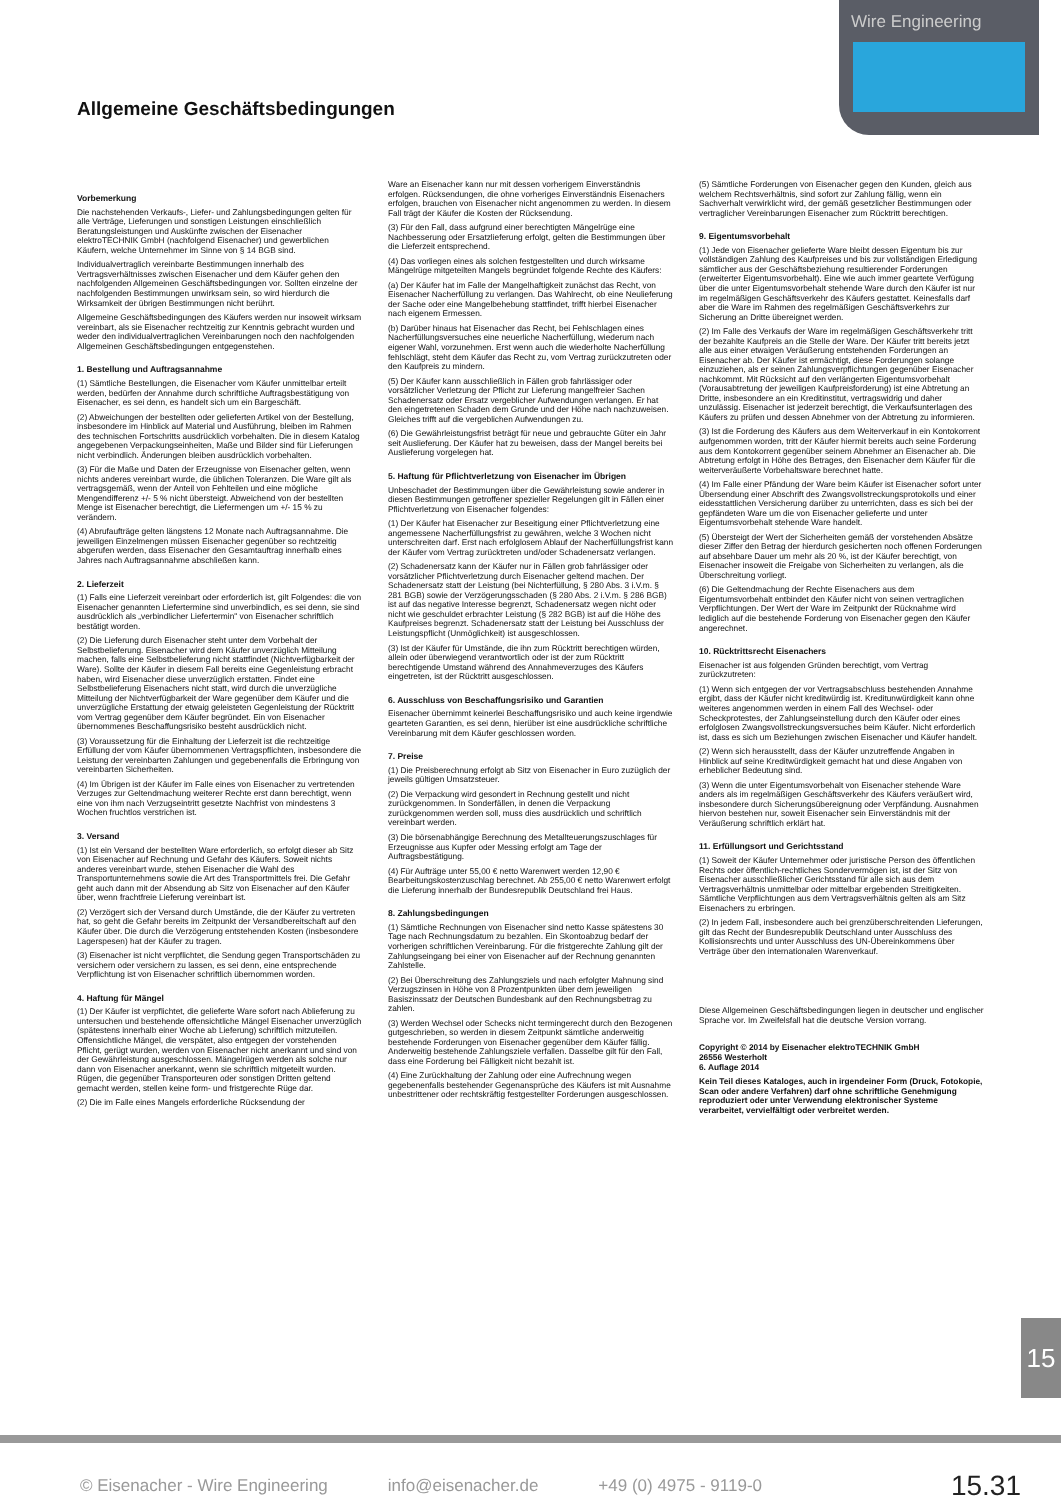Wire Engineering
Allgemeine Geschäftsbedingungen
Vorbemerkung
Die nachstehenden Verkaufs-, Liefer- und Zahlungsbedingungen gelten für alle Verträge, Lieferungen und sonstigen Leistungen einschließlich Beratungsleistungen und Auskünfte zwischen der Eisenacher elektroTECHNIK GmbH (nachfolgend Eisenacher) und gewerblichen Käufern, welche Unternehmer im Sinne von § 14 BGB sind.
Individualvertraglich vereinbarte Bestimmungen innerhalb des Vertragsverhältnisses zwischen Eisenacher und dem Käufer gehen den nachfolgenden Allgemeinen Geschäftsbedingungen vor. Sollten einzelne der nachfolgenden Bestimmungen unwirksam sein, so wird hierdurch die Wirksamkeit der übrigen Bestimmungen nicht berührt.
Allgemeine Geschäftsbedingungen des Käufers werden nur insoweit wirksam vereinbart, als sie Eisenacher rechtzeitig zur Kenntnis gebracht wurden und weder den individualvertraglichen Vereinbarungen noch den nachfolgenden Allgemeinen Geschäftsbedingungen entgegenstehen.
1. Bestellung und Auftragsannahme
(1) Sämtliche Bestellungen, die Eisenacher vom Käufer unmittelbar erteilt werden, bedürfen der Annahme durch schriftliche Auftragsbestätigung von Eisenacher, es sei denn, es handelt sich um ein Bargeschäft.
(2) Abweichungen der bestellten oder gelieferten Artikel von der Bestellung, insbesondere im Hinblick auf Material und Ausführung, bleiben im Rahmen des technischen Fortschritts ausdrücklich vorbehalten. Die in diesem Katalog angegebenen Verpackungseinheiten, Maße und Bilder sind für Lieferungen nicht verbindlich. Änderungen bleiben ausdrücklich vorbehalten.
(3) Für die Maße und Daten der Erzeugnisse von Eisenacher gelten, wenn nichts anderes vereinbart wurde, die üblichen Toleranzen. Die Ware gilt als vertragsgemäß, wenn der Anteil von Fehlteilen und eine mögliche Mengendifferenz +/- 5 % nicht übersteigt. Abweichend von der bestellten Menge ist Eisenacher berechtigt, die Liefermengen um +/- 15 % zu verändern.
(4) Abrufaufträge gelten längstens 12 Monate nach Auftragsannahme. Die jeweiligen Einzelmengen müssen Eisenacher gegenüber so rechtzeitig abgerufen werden, dass Eisenacher den Gesamtauftrag innerhalb eines Jahres nach Auftragsannahme abschließen kann.
2. Lieferzeit
(1) Falls eine Lieferzeit vereinbart oder erforderlich ist, gilt Folgendes: die von Eisenacher genannten Liefertermine sind unverbindlich, es sei denn, sie sind ausdrücklich als „verbindlicher Liefertermin" von Eisenacher schriftlich bestätigt worden.
(2) Die Lieferung durch Eisenacher steht unter dem Vorbehalt der Selbstbelieferung. Eisenacher wird dem Käufer unverzüglich Mitteilung machen, falls eine Selbstbelieferung nicht stattfindet (Nichtverfügbarkeit der Ware). Sollte der Käufer in diesem Fall bereits eine Gegenleistung erbracht haben, wird Eisenacher diese unverzüglich erstatten. Findet eine Selbstbelieferung Eisenachers nicht statt, wird durch die unverzügliche Mitteilung der Nichtverfügbarkeit der Ware gegenüber dem Käufer und die unverzügliche Erstattung der etwaig geleisteten Gegenleistung der Rücktritt vom Vertrag gegenüber dem Käufer begründet. Ein von Eisenacher übernommenes Beschaffungsrisiko besteht ausdrücklich nicht.
(3) Voraussetzung für die Einhaltung der Lieferzeit ist die rechtzeitige Erfüllung der vom Käufer übernommenen Vertragspflichten, insbesondere die Leistung der vereinbarten Zahlungen und gegebenenfalls die Erbringung von vereinbarten Sicherheiten.
(4) Im Übrigen ist der Käufer im Falle eines von Eisenacher zu vertretenden Verzuges zur Geltendmachung weiterer Rechte erst dann berechtigt, wenn eine von ihm nach Verzugseintritt gesetzte Nachfrist von mindestens 3 Wochen fruchtlos verstrichen ist.
3. Versand
(1) Ist ein Versand der bestellten Ware erforderlich, so erfolgt dieser ab Sitz von Eisenacher auf Rechnung und Gefahr des Käufers. Soweit nichts anderes vereinbart wurde, stehen Eisenacher die Wahl des Transportunternehmens sowie die Art des Transportmittels frei. Die Gefahr geht auch dann mit der Absendung ab Sitz von Eisenacher auf den Käufer über, wenn frachtfreie Lieferung vereinbart ist.
(2) Verzögert sich der Versand durch Umstände, die der Käufer zu vertreten hat, so geht die Gefahr bereits im Zeitpunkt der Versandbereitschaft auf den Käufer über. Die durch die Verzögerung entstehenden Kosten (insbesondere Lagerspesen) hat der Käufer zu tragen.
(3) Eisenacher ist nicht verpflichtet, die Sendung gegen Transportschäden zu versichern oder versichern zu lassen, es sei denn, eine entsprechende Verpflichtung ist von Eisenacher schriftlich übernommen worden.
4. Haftung für Mängel
(1) Der Käufer ist verpflichtet, die gelieferte Ware sofort nach Ablieferung zu untersuchen und bestehende offensichtliche Mängel Eisenacher unverzüglich (spätestens innerhalb einer Woche ab Lieferung) schriftlich mitzuteilen. Offensichtliche Mängel, die verspätet, also entgegen der vorstehenden Pflicht, gerügt wurden, werden von Eisenacher nicht anerkannt und sind von der Gewährleistung ausgeschlossen. Mängelrügen werden als solche nur dann von Eisenacher anerkannt, wenn sie schriftlich mitgeteilt wurden. Rügen, die gegenüber Transporteuren oder sonstigen Dritten geltend gemacht werden, stellen keine form- und fristgerechte Rüge dar.
(2) Die im Falle eines Mangels erforderliche Rücksendung der
Ware an Eisenacher kann nur mit dessen vorherigem Einverständnis erfolgen. Rücksendungen, die ohne vorheriges Einverständnis Eisenachers erfolgen, brauchen von Eisenacher nicht angenommen zu werden. In diesem Fall trägt der Käufer die Kosten der Rücksendung.
(3) Für den Fall, dass aufgrund einer berechtigten Mängelrüge eine Nachbesserung oder Ersatzlieferung erfolgt, gelten die Bestimmungen über die Lieferzeit entsprechend.
(4) Das vorliegen eines als solchen festgestellten und durch wirksame Mängelrüge mitgeteilten Mangels begründet folgende Rechte des Käufers:
(a) Der Käufer hat im Falle der Mangelhaftigkeit zunächst das Recht, von Eisenacher Nacherfüllung zu verlangen. Das Wahlrecht, ob eine Neulieferung der Sache oder eine Mangelbehebung stattfindet, trifft hierbei Eisenacher nach eigenem Ermessen.
(b) Darüber hinaus hat Eisenacher das Recht, bei Fehlschlagen eines Nacherfüllungsversuches eine neuerliche Nacherfüllung, wiederum nach eigener Wahl, vorzunehmen. Erst wenn auch die wiederholte Nacherfüllung fehlschlägt, steht dem Käufer das Recht zu, vom Vertrag zurückzutreten oder den Kaufpreis zu mindern.
(5) Der Käufer kann ausschließlich in Fällen grob fahrlässiger oder vorsätzlicher Verletzung der Pflicht zur Lieferung mangelfreier Sachen Schadenersatz oder Ersatz vergeblicher Aufwendungen verlangen. Er hat den eingetretenen Schaden dem Grunde und der Höhe nach nachzuweisen. Gleiches trifft auf die vergeblichen Aufwendungen zu.
(6) Die Gewährleistungsfrist beträgt für neue und gebrauchte Güter ein Jahr seit Auslieferung. Der Käufer hat zu beweisen, dass der Mangel bereits bei Auslieferung vorgelegen hat.
5. Haftung für Pflichtverletzung von Eisenacher im Übrigen
Unbeschadet der Bestimmungen über die Gewährleistung sowie anderer in diesen Bestimmungen getroffener spezieller Regelungen gilt in Fällen einer Pflichtverletzung von Eisenacher folgendes:
(1) Der Käufer hat Eisenacher zur Beseitigung einer Pflichtverletzung eine angemessene Nacherfüllungsfrist zu gewähren, welche 3 Wochen nicht unterschreiten darf. Erst nach erfolglosem Ablauf der Nacherfüllungsfrist kann der Käufer vom Vertrag zurücktreten und/oder Schadenersatz verlangen.
(2) Schadenersatz kann der Käufer nur in Fällen grob fahrlässiger oder vorsätzlicher Pflichtverletzung durch Eisenacher geltend machen. Der Schadenersatz statt der Leistung (bei Nichterfüllung, § 280 Abs. 3 i.V.m. § 281 BGB) sowie der Verzögerungsschaden (§ 280 Abs. 2 i.V.m. § 286 BGB) ist auf das negative Interesse begrenzt, Schadenersatz wegen nicht oder nicht wie geschuldet erbrachter Leistung (§ 282 BGB) ist auf die Höhe des Kaufpreises begrenzt. Schadenersatz statt der Leistung bei Ausschluss der Leistungspflicht (Unmöglichkeit) ist ausgeschlossen.
(3) Ist der Käufer für Umstände, die ihn zum Rücktritt berechtigen würden, allein oder überwiegend verantwortlich oder ist der zum Rücktritt berechtigende Umstand während des Annahmeverzuges des Käufers eingetreten, ist der Rücktritt ausgeschlossen.
6. Ausschluss von Beschaffungsrisiko und Garantien
Eisenacher übernimmt keinerlei Beschaffungsrisiko und auch keine irgendwie gearteten Garantien, es sei denn, hierüber ist eine ausdrückliche schriftliche Vereinbarung mit dem Käufer geschlossen worden.
7. Preise
(1) Die Preisberechnung erfolgt ab Sitz von Eisenacher in Euro zuzüglich der jeweils gültigen Umsatzsteuer.
(2) Die Verpackung wird gesondert in Rechnung gestellt und nicht zurückgenommen. In Sonderfällen, in denen die Verpackung zurückgenommen werden soll, muss dies ausdrücklich und schriftlich vereinbart werden.
(3) Die börsenabhängige Berechnung des Metallteuerungszuschlages für Erzeugnisse aus Kupfer oder Messing erfolgt am Tage der Auftragsbestätigung.
(4) Für Aufträge unter 55,00 € netto Warenwert werden 12,90 € Bearbeitungskostenzuschlag berechnet. Ab 255,00 € netto Warenwert erfolgt die Lieferung innerhalb der Bundesrepublik Deutschland frei Haus.
8. Zahlungsbedingungen
(1) Sämtliche Rechnungen von Eisenacher sind netto Kasse spätestens 30 Tage nach Rechnungsdatum zu bezahlen. Ein Skontoabzug bedarf der vorherigen schriftlichen Vereinbarung. Für die fristgerechte Zahlung gilt der Zahlungseingang bei einer von Eisenacher auf der Rechnung genannten Zahlstelle.
(2) Bei Überschreitung des Zahlungsziels und nach erfolgter Mahnung sind Verzugszinsen in Höhe von 8 Prozentpunkten über dem jeweiligen Basiszinssatz der Deutschen Bundesbank auf den Rechnungsbetrag zu zahlen.
(3) Werden Wechsel oder Schecks nicht termingerecht durch den Bezogenen gutgeschrieben, so werden in diesem Zeitpunkt sämtliche anderweitig bestehende Forderungen von Eisenacher gegenüber dem Käufer fällig. Anderweitig bestehende Zahlungsziele verfallen. Dasselbe gilt für den Fall, dass eine Forderung bei Fälligkeit nicht bezahlt ist.
(4) Eine Zurückhaltung der Zahlung oder eine Aufrechnung wegen gegebenenfalls bestehender Gegenansprüche des Käufers ist mit Ausnahme unbestrittener oder rechtskräftig festgestellter Forderungen ausgeschlossen.
(5) Sämtliche Forderungen von Eisenacher gegen den Kunden, gleich aus welchem Rechtsverhältnis, sind sofort zur Zahlung fällig, wenn ein Sachverhalt verwirklicht wird, der gemäß gesetzlicher Bestimmungen oder vertraglicher Vereinbarungen Eisenacher zum Rücktritt berechtigen.
9. Eigentumsvorbehalt
(1) Jede von Eisenacher gelieferte Ware bleibt dessen Eigentum bis zur vollständigen Zahlung des Kaufpreises und bis zur vollständigen Erledigung sämtlicher aus der Geschäftsbeziehung resultierender Forderungen (erweiterter Eigentumsvorbehalt). Eine wie auch immer geartete Verfügung über die unter Eigentumsvorbehalt stehende Ware durch den Käufer ist nur im regelmäßigen Geschäftsverkehr des Käufers gestattet. Keinesfalls darf aber die Ware im Rahmen des regelmäßigen Geschäftsverkehrs zur Sicherung an Dritte übereignet werden.
(2) Im Falle des Verkaufs der Ware im regelmäßigen Geschäftsverkehr tritt der bezahlte Kaufpreis an die Stelle der Ware. Der Käufer tritt bereits jetzt alle aus einer etwaigen Veräußerung entstehenden Forderungen an Eisenacher ab. Der Käufer ist ermächtigt, diese Forderungen solange einzuziehen, als er seinen Zahlungsverpflichtungen gegenüber Eisenacher nachkommt. Mit Rücksicht auf den verlängerten Eigentumsvorbehalt (Vorausabtretung der jeweiligen Kaufpreisforderung) ist eine Abtretung an Dritte, insbesondere an ein Kreditinstitut, vertragswidrig und daher unzulässig. Eisenacher ist jederzeit berechtigt, die Verkaufsunterlagen des Käufers zu prüfen und dessen Abnehmer von der Abtretung zu informieren.
(3) Ist die Forderung des Käufers aus dem Weiterverkauf in ein Kontokorrent aufgenommen worden, tritt der Käufer hiermit bereits auch seine Forderung aus dem Kontokorrent gegenüber seinem Abnehmer an Eisenacher ab. Die Abtretung erfolgt in Höhe des Betrages, den Eisenacher dem Käufer für die weiterveräußerte Vorbehaltsware berechnet hatte.
(4) Im Falle einer Pfändung der Ware beim Käufer ist Eisenacher sofort unter Übersendung einer Abschrift des Zwangsvollstreckungsprotokolls und einer eidesstattlichen Versicherung darüber zu unterrichten, dass es sich bei der gepfändeten Ware um die von Eisenacher gelieferte und unter Eigentumsvorbehalt stehende Ware handelt.
(5) Übersteigt der Wert der Sicherheiten gemäß der vorstehenden Absätze dieser Ziffer den Betrag der hierdurch gesicherten noch offenen Forderungen auf absehbare Dauer um mehr als 20 %, ist der Käufer berechtigt, von Eisenacher insoweit die Freigabe von Sicherheiten zu verlangen, als die Überschreitung vorliegt.
(6) Die Geltendmachung der Rechte Eisenachers aus dem Eigentumsvorbehalt entbindet den Käufer nicht von seinen vertraglichen Verpflichtungen. Der Wert der Ware im Zeitpunkt der Rücknahme wird lediglich auf die bestehende Forderung von Eisenacher gegen den Käufer angerechnet.
10. Rücktrittsrecht Eisenachers
Eisenacher ist aus folgenden Gründen berechtigt, vom Vertrag zurückzutreten:
(1) Wenn sich entgegen der vor Vertragsabschluss bestehenden Annahme ergibt, dass der Käufer nicht kreditwürdig ist. Kreditunwürdigkeit kann ohne weiteres angenommen werden in einem Fall des Wechsel- oder Scheckprotestes, der Zahlungseinstellung durch den Käufer oder eines erfolglosen Zwangsvollstreckungsversuches beim Käufer. Nicht erforderlich ist, dass es sich um Beziehungen zwischen Eisenacher und Käufer handelt.
(2) Wenn sich herausstellt, dass der Käufer unzutreffende Angaben in Hinblick auf seine Kreditwürdigkeit gemacht hat und diese Angaben von erheblicher Bedeutung sind.
(3) Wenn die unter Eigentumsvorbehalt von Eisenacher stehende Ware anders als im regelmäßigen Geschäftsverkehr des Käufers veräußert wird, insbesondere durch Sicherungsübereignung oder Verpfändung. Ausnahmen hiervon bestehen nur, soweit Eisenacher sein Einverständnis mit der Veräußerung schriftlich erklärt hat.
11. Erfüllungsort und Gerichtsstand
(1) Soweit der Käufer Unternehmer oder juristische Person des öffentlichen Rechts oder öffentlich-rechtliches Sondervermögen ist, ist der Sitz von Eisenacher ausschließlicher Gerichtsstand für alle sich aus dem Vertragsverhältnis unmittelbar oder mittelbar ergebenden Streitigkeiten. Sämtliche Verpflichtungen aus dem Vertragsverhältnis gelten als am Sitz Eisenachers zu erbringen.
(2) In jedem Fall, insbesondere auch bei grenzüberschreitenden Lieferungen, gilt das Recht der Bundesrepublik Deutschland unter Ausschluss des Kollisionsrechts und unter Ausschluss des UN-Übereinkommens über Verträge über den internationalen Warenverkauf.
Diese Allgemeinen Geschäftsbedingungen liegen in deutscher und englischer Sprache vor. Im Zweifelsfall hat die deutsche Version vorrang.
Copyright © 2014 by Eisenacher elektroTECHNIK GmbH
26556 Westerholt
6. Auflage 2014
Kein Teil dieses Kataloges, auch in irgendeiner Form (Druck, Fotokopie, Scan oder andere Verfahren) darf ohne schriftliche Genehmigung reproduziert oder unter Verwendung elektronischer Systeme verarbeitet, vervielfältigt oder verbreitet werden.
15
© Eisenacher - Wire Engineering info@eisenacher.de +49 (0) 4975 - 9119-0 15.31